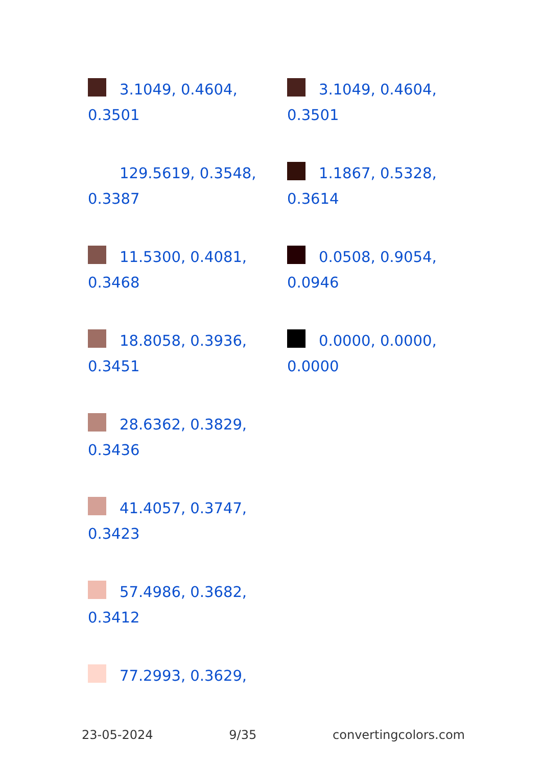3.1049, 0.4604,
0.3501
129.5619, 0.3548,
0.3387
11.5300, 0.4081,
0.3468
18.8058, 0.3936,
0.3451
28.6362, 0.3829,
0.3436
41.4057, 0.3747,
0.3423
57.4986, 0.3682,
0.3412
77.2993, 0.3629,
3.1049, 0.4604,
0.3501
1.1867, 0.5328,
0.3614
0.0508, 0.9054,
0.0946
0.0000, 0.0000,
0.0000
23-05-2024 9/35 convertingcolors.com